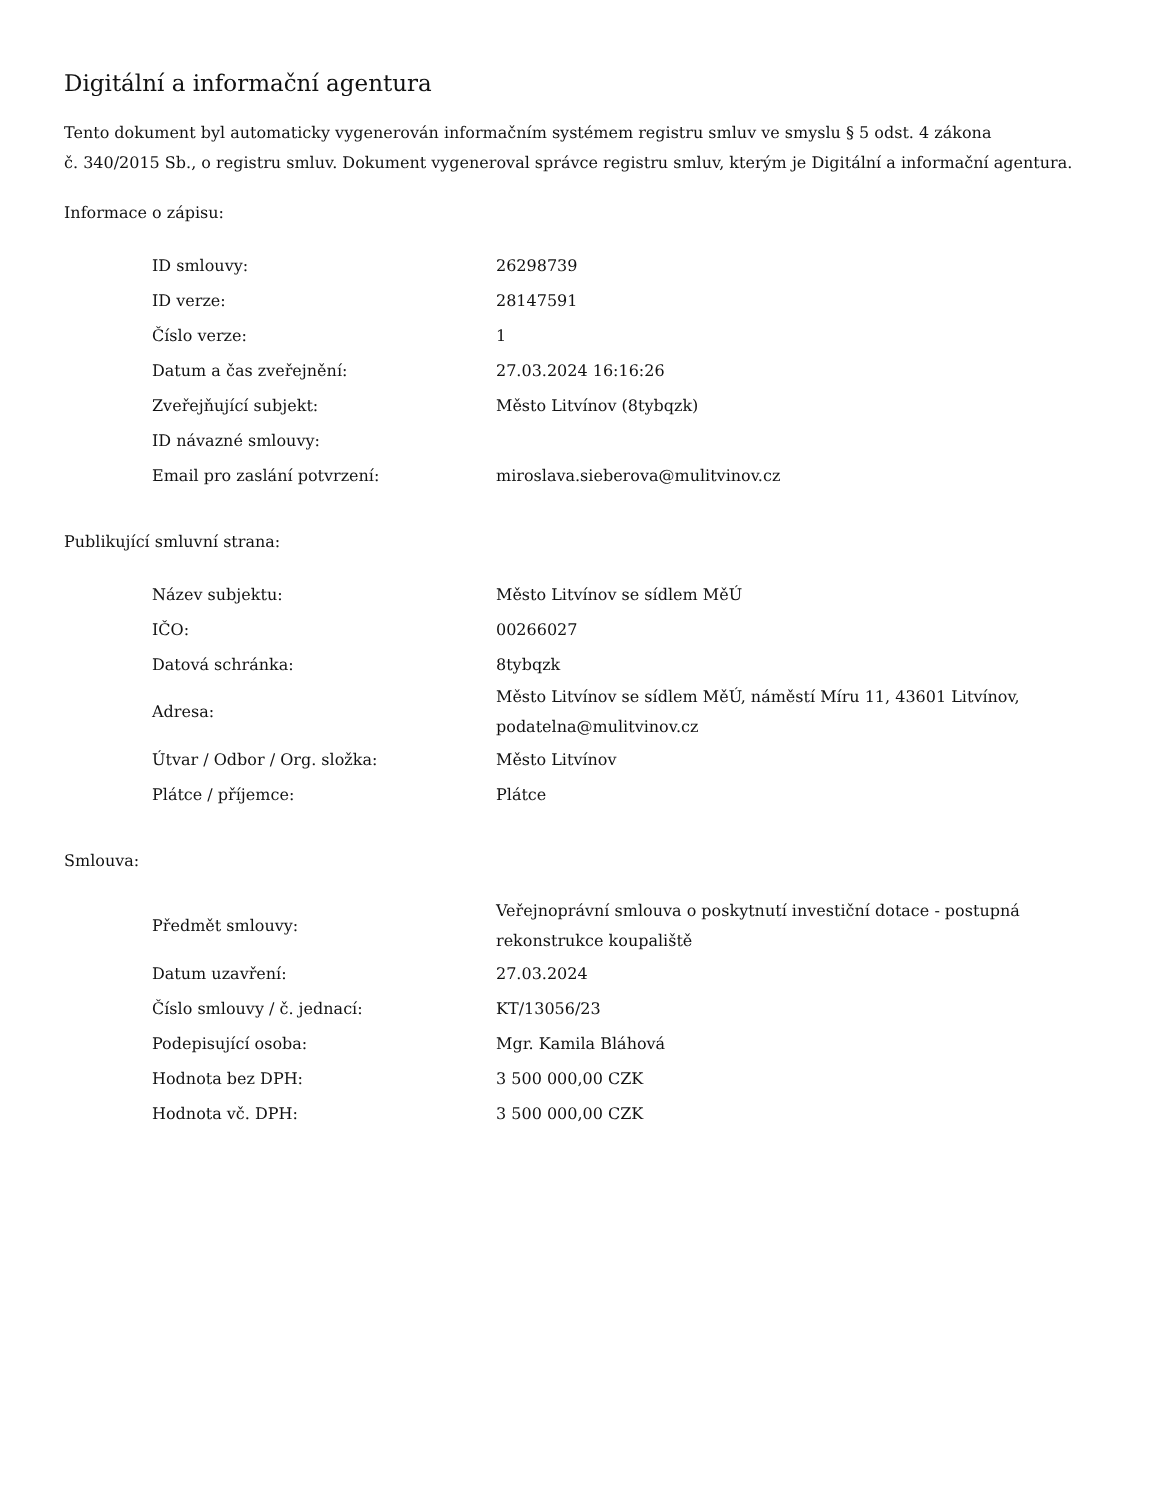Digitální a informační agentura
Tento dokument byl automaticky vygenerován informačním systémem registru smluv ve smyslu § 5 odst. 4 zákona
č. 340/2015 Sb., o registru smluv. Dokument vygeneroval správce registru smluv, kterým je Digitální a informační agentura.
Informace o zápisu:
| ID smlouvy: | 26298739 |
| ID verze: | 28147591 |
| Číslo verze: | 1 |
| Datum a čas zveřejnění: | 27.03.2024 16:16:26 |
| Zveřejňující subjekt: | Město Litvínov (8tybqzk) |
| ID návazné smlouvy: | |
| Email pro zaslání potvrzení: | miroslava.sieberova@mulitvinov.cz |
Publikující smluvní strana:
| Název subjektu: | Město Litvínov se sídlem MěÚ |
| IČO: | 00266027 |
| Datová schránka: | 8tybqzk |
| Adresa: | Město Litvínov se sídlem MěÚ, náměstí Míru 11, 43601 Litvínov, podatelna@mulitvinov.cz |
| Útvar / Odbor / Org. složka: | Město Litvínov |
| Plátce / příjemce: | Plátce |
Smlouva:
| Předmět smlouvy: | Veřejnoprávní smlouva o poskytnutí investiční dotace - postupná rekonstrukce koupaliště |
| Datum uzavření: | 27.03.2024 |
| Číslo smlouvy / č. jednací: | KT/13056/23 |
| Podepisující osoba: | Mgr. Kamila Bláhová |
| Hodnota bez DPH: | 3 500 000,00 CZK |
| Hodnota vč. DPH: | 3 500 000,00 CZK |